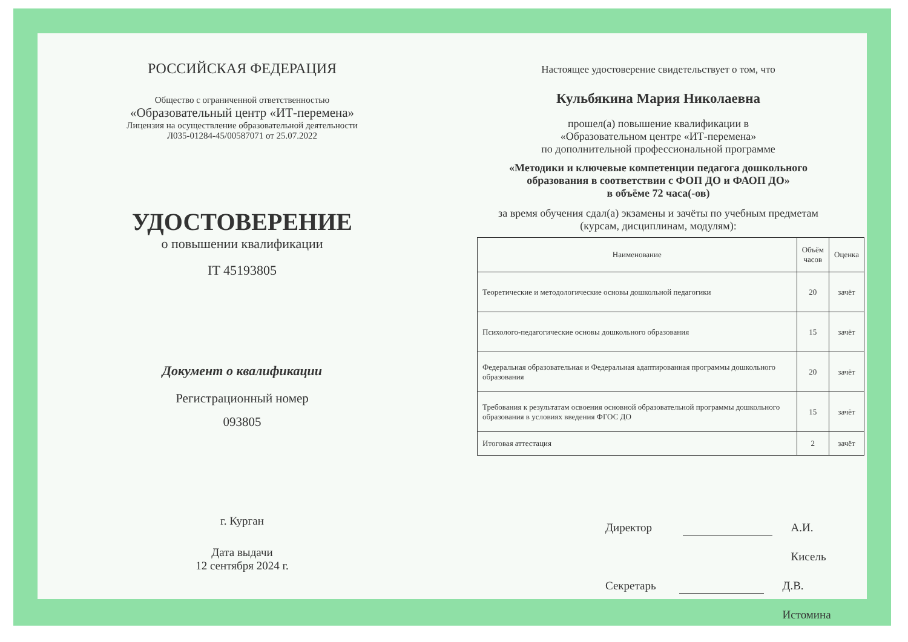РОССИЙСКАЯ ФЕДЕРАЦИЯ
Общество с ограниченной ответственностью
«Образовательный центр «ИТ-перемена»
Лицензия на осуществление образовательной деятельности
Л035-01284-45/00587071 от 25.07.2022
УДОСТОВЕРЕНИЕ
о повышении квалификации
IT 45193805
Документ о квалификации
Регистрационный номер
093805
г. Курган
Дата выдачи
12 сентября 2024 г.
Настоящее удостоверение свидетельствует о том, что
Кульбякина Мария Николаевна
прошел(а) повышение квалификации в
«Образовательном центре «ИТ-перемена»
по дополнительной профессиональной программе
«Методики и ключевые компетенции педагога дошкольного
образования в соответствии с ФОП ДО и ФАОП ДО»
в объёме 72 часа(-ов)
за время обучения сдал(а) экзамены и зачёты по учебным предметам
(курсам, дисциплинам, модулям):
| Наименование | Объём часов | Оценка |
| --- | --- | --- |
| Теоретические и методологические основы дошкольной педагогики | 20 | зачёт |
| Психолого-педагогические основы дошкольного образования | 15 | зачёт |
| Федеральная образовательная и Федеральная адаптированная программы дошкольного образования | 20 | зачёт |
| Требования к результатам освоения основной образовательной программы дошкольного образования в условиях введения ФГОС ДО | 15 | зачёт |
| Итоговая аттестация | 2 | зачёт |
Директор А.И. Кисель
Секретарь Д.В. Истомина